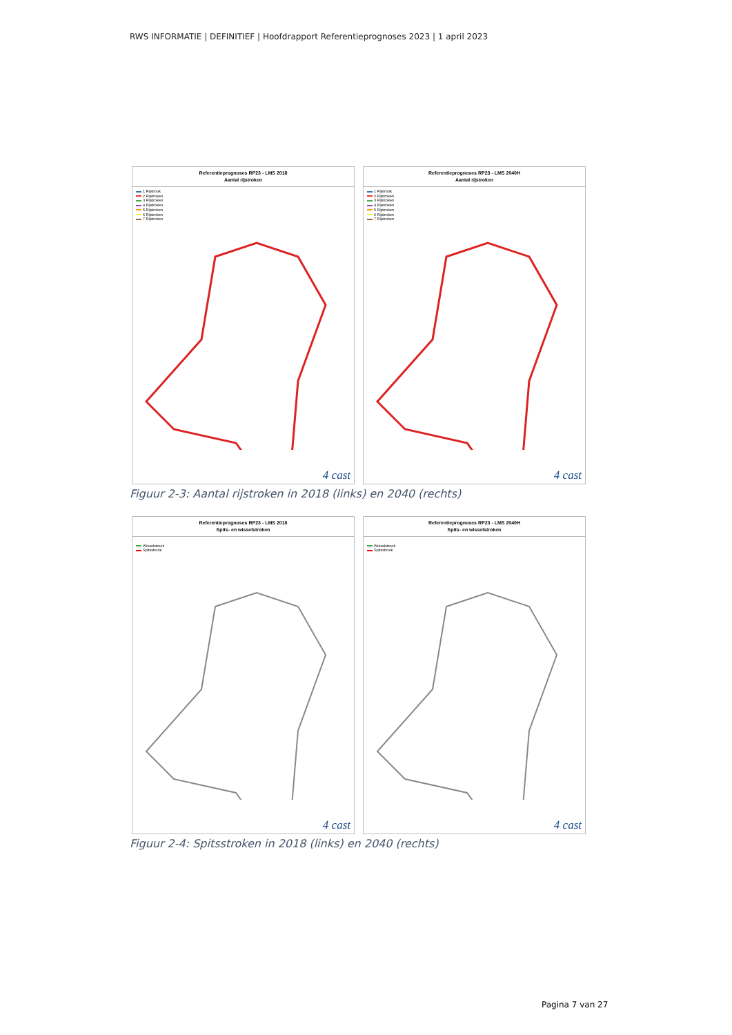RWS INFORMATIE | DEFINITIEF | Hoofdrapport Referentieprognoses 2023 | 1 april 2023
Referentieprognoses RP23 - LMS 2018
Aantal rijstroken
1 Rijstrook
2 Rijstroken
3 Rijstroken
4 Rijstroken
5 Rijstroken
6 Rijstroken
7 Rijstroken
4 cast
Referentieprognoses RP23 - LMS 2040H
Aantal rijstroken
1 Rijstrook
2 Rijstroken
3 Rijstroken
4 Rijstroken
5 Rijstroken
6 Rijstroken
7 Rijstroken
4 cast
Figuur 2-3: Aantal rijstroken in 2018 (links) en 2040 (rechts)
Referentieprognoses RP23 - LMS 2018
Spits- en wisselstroken
Wisselstrook
Spitsstrook
4 cast
Referentieprognoses RP23 - LMS 2040H
Spits- en wisselstroken
Wisselstrook
Spitsstrook
4 cast
Figuur 2-4: Spitsstroken in 2018 (links) en 2040 (rechts)
Pagina 7 van 27